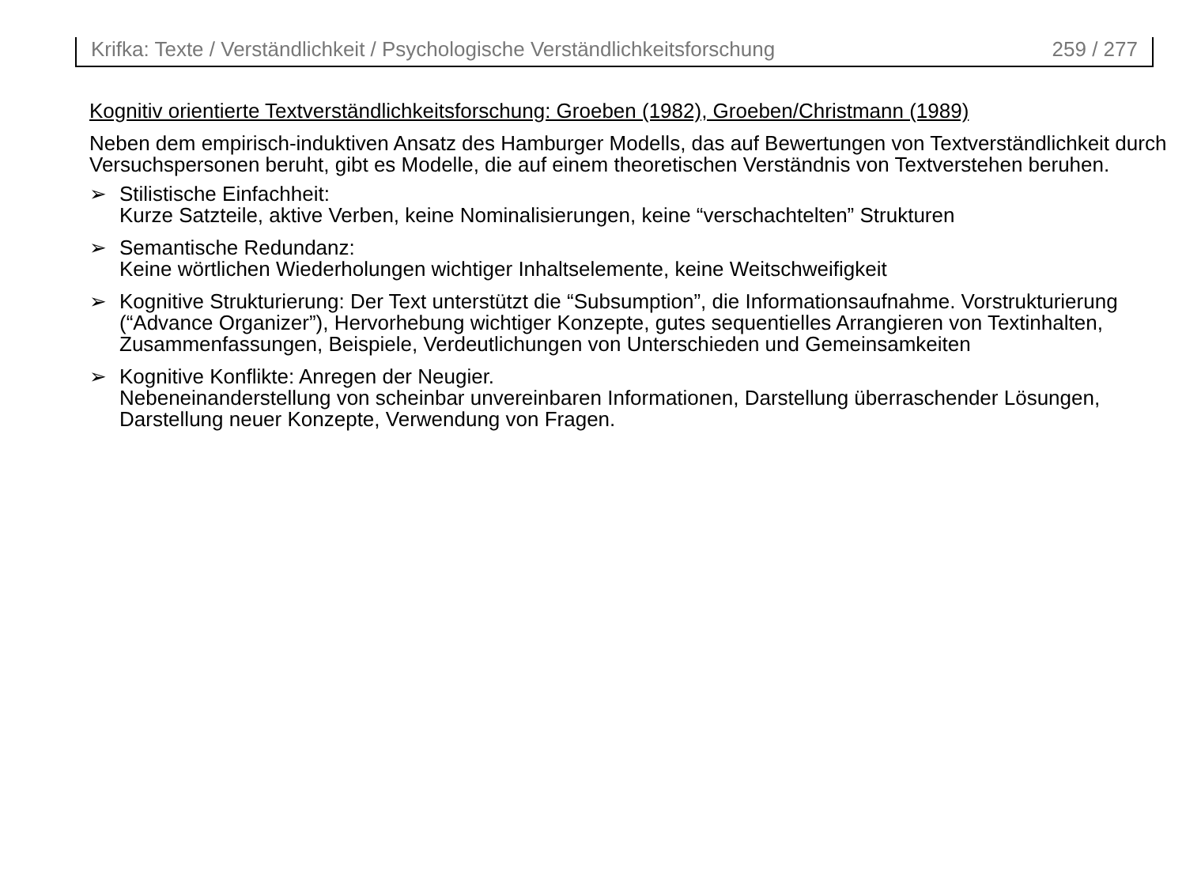Krifka: Texte / Verständlichkeit / Psychologische Verständlichkeitsforschung 259 / 277
Kognitiv orientierte Textverständlichkeitsforschung: Groeben (1982), Groeben/Christmann (1989)
Neben dem empirisch-induktiven Ansatz des Hamburger Modells, das auf Bewertungen von Textverständlichkeit durch Versuchspersonen beruht, gibt es Modelle, die auf einem theoretischen Verständnis von Textverstehen beruhen.
➢ Stilistische Einfachheit:
Kurze Satzteile, aktive Verben, keine Nominalisierungen, keine “verschachtelten” Strukturen
➢ Semantische Redundanz:
Keine wörtlichen Wiederholungen wichtiger Inhaltselemente, keine Weitschweifigkeit
➢ Kognitive Strukturierung: Der Text unterstützt die “Subsumption”, die Informationsaufnahme. Vorstrukturierung (“Advance Organizer”), Hervorhebung wichtiger Konzepte, gutes sequentielles Arrangieren von Textinhalten, Zusammenfassungen, Beispiele, Verdeutlichungen von Unterschieden und Gemeinsamkeiten
➢ Kognitive Konflikte: Anregen der Neugier.
Nebeneinanderstellung von scheinbar unvereinbaren Informationen, Darstellung überraschender Lösungen, Darstellung neuer Konzepte, Verwendung von Fragen.